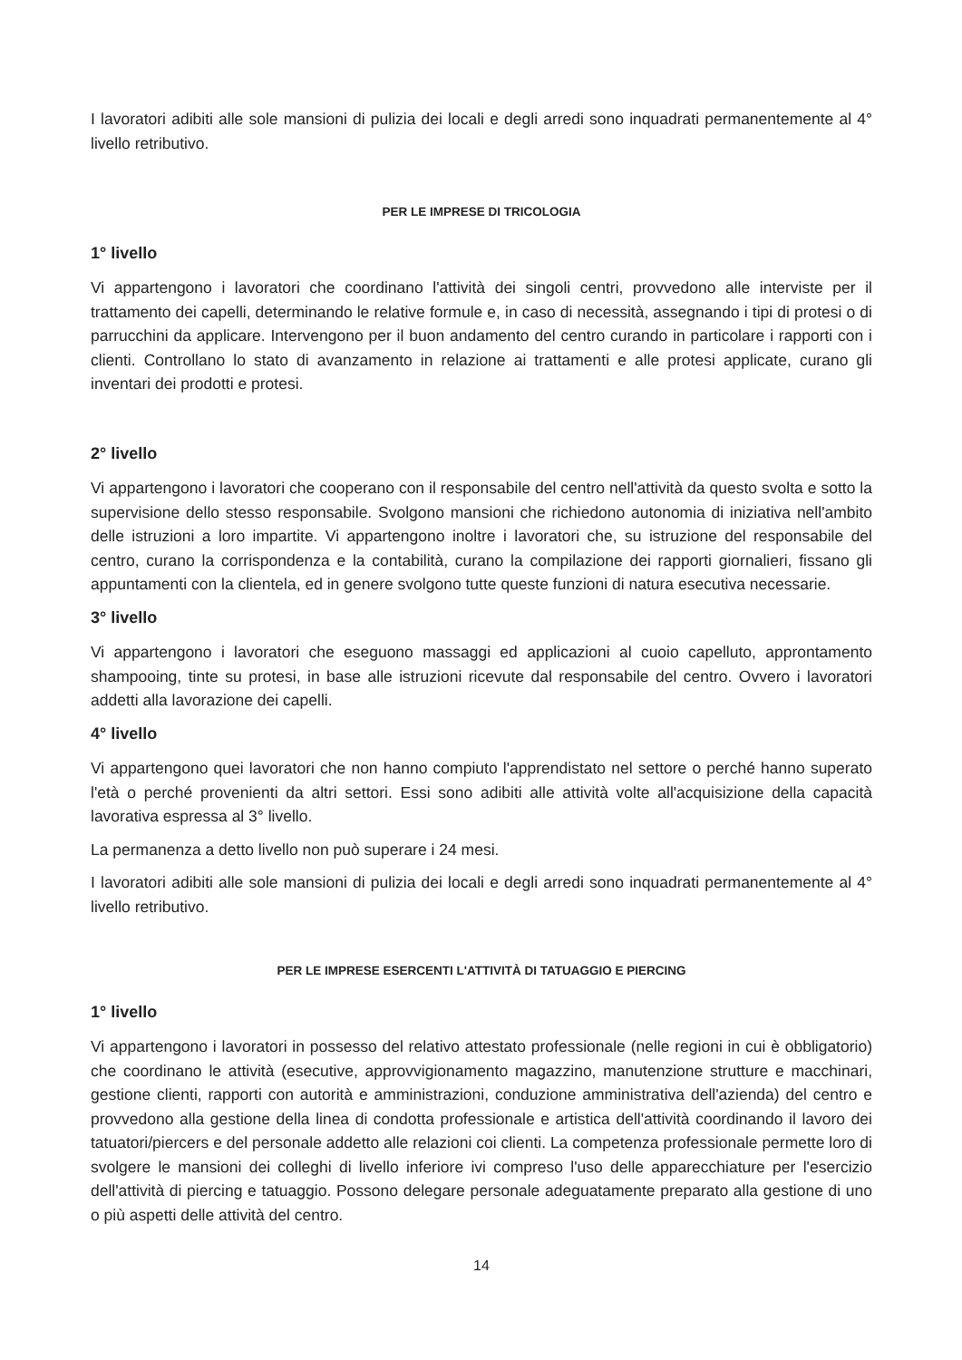I lavoratori adibiti alle sole mansioni di pulizia dei locali e degli arredi sono inquadrati permanentemente al 4° livello retributivo.
PER LE IMPRESE DI TRICOLOGIA
1° livello
Vi appartengono i lavoratori che coordinano l'attività dei singoli centri, provvedono alle interviste per il trattamento dei capelli, determinando le relative formule e, in caso di necessità, assegnando i tipi di protesi o di parrucchini da applicare. Intervengono per il buon andamento del centro curando in particolare i rapporti con i clienti. Controllano lo stato di avanzamento in relazione ai trattamenti e alle protesi applicate, curano gli inventari dei prodotti e protesi.
2° livello
Vi appartengono i lavoratori che cooperano con il responsabile del centro nell'attività da questo svolta e sotto la supervisione dello stesso responsabile. Svolgono mansioni che richiedono autonomia di iniziativa nell'ambito delle istruzioni a loro impartite. Vi appartengono inoltre i lavoratori che, su istruzione del responsabile del centro, curano la corrispondenza e la contabilità, curano la compilazione dei rapporti giornalieri, fissano gli appuntamenti con la clientela, ed in genere svolgono tutte queste funzioni di natura esecutiva necessarie.
3° livello
Vi appartengono i lavoratori che eseguono massaggi ed applicazioni al cuoio capelluto, approntamento shampooing, tinte su protesi, in base alle istruzioni ricevute dal responsabile del centro. Ovvero i lavoratori addetti alla lavorazione dei capelli.
4° livello
Vi appartengono quei lavoratori che non hanno compiuto l'apprendistato nel settore o perché hanno superato l'età o perché provenienti da altri settori. Essi sono adibiti alle attività volte all'acquisizione della capacità lavorativa espressa al 3° livello.
La permanenza a detto livello non può superare i 24 mesi.
I lavoratori adibiti alle sole mansioni di pulizia dei locali e degli arredi sono inquadrati permanentemente al 4° livello retributivo.
PER LE IMPRESE ESERCENTI L'ATTIVITÀ DI TATUAGGIO E PIERCING
1° livello
Vi appartengono i lavoratori in possesso del relativo attestato professionale (nelle regioni in cui è obbligatorio) che coordinano le attività (esecutive, approvvigionamento magazzino, manutenzione strutture e macchinari, gestione clienti, rapporti con autorità e amministrazioni, conduzione amministrativa dell'azienda) del centro e provvedono alla gestione della linea di condotta professionale e artistica dell'attività coordinando il lavoro dei tatuatori/piercers e del personale addetto alle relazioni coi clienti. La competenza professionale permette loro di svolgere le mansioni dei colleghi di livello inferiore ivi compreso l'uso delle apparecchiature per l'esercizio dell'attività di piercing e tatuaggio. Possono delegare personale adeguatamente preparato alla gestione di uno o più aspetti delle attività del centro.
14